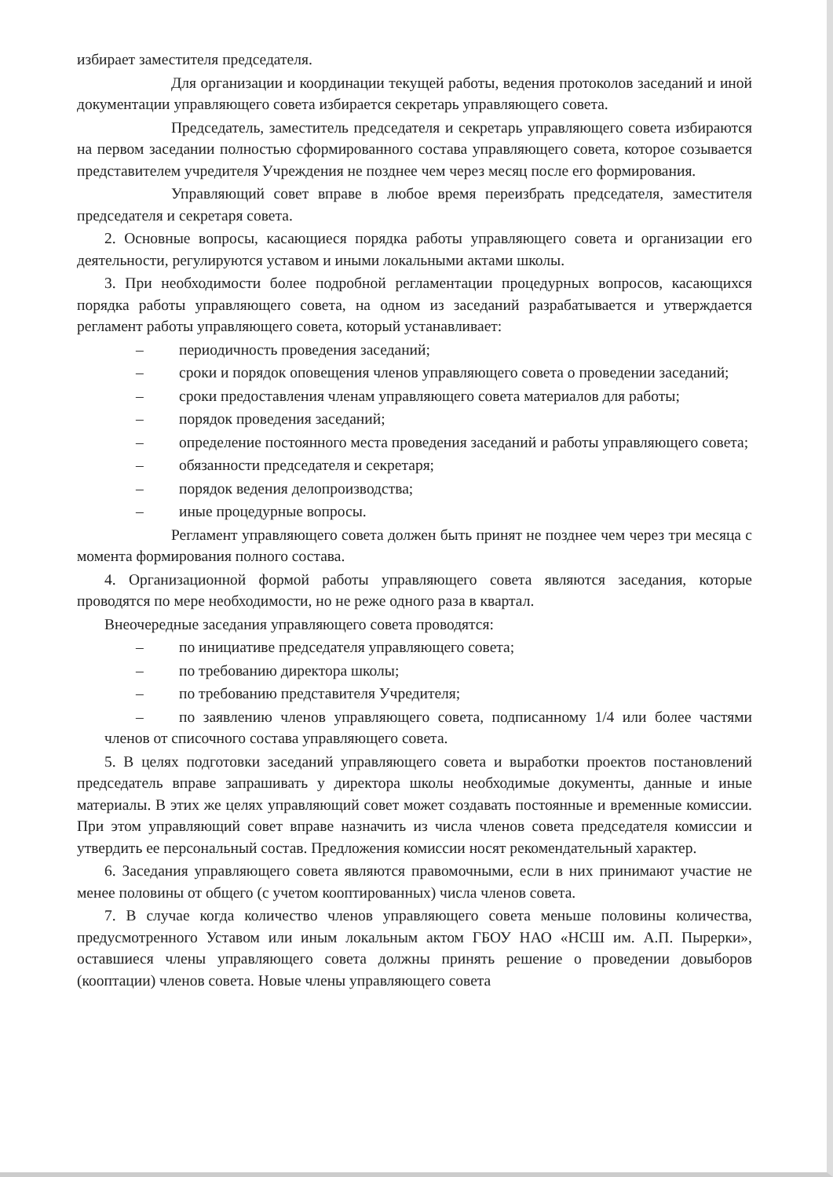избирает заместителя председателя.
Для организации и координации текущей работы, ведения протоколов заседаний и иной документации управляющего совета избирается секретарь управляющего совета.
Председатель, заместитель председателя и секретарь управляющего совета избираются на первом заседании полностью сформированного состава управляющего совета, которое созывается представителем учредителя Учреждения не позднее чем через месяц после его формирования.
Управляющий совет вправе в любое время переизбрать председателя, заместителя председателя и секретаря совета.
2. Основные вопросы, касающиеся порядка работы управляющего совета и организации его деятельности, регулируются уставом и иными локальными актами школы.
3. При необходимости более подробной регламентации процедурных вопросов, касающихся порядка работы управляющего совета, на одном из заседаний разрабатывается и утверждается регламент работы управляющего совета, который устанавливает:
– периодичность проведения заседаний;
– сроки и порядок оповещения членов управляющего совета о проведении заседаний;
– сроки предоставления членам управляющего совета материалов для работы;
– порядок проведения заседаний;
– определение постоянного места проведения заседаний и работы управляющего совета;
– обязанности председателя и секретаря;
– порядок ведения делопроизводства;
– иные процедурные вопросы.
Регламент управляющего совета должен быть принят не позднее чем через три месяца с момента формирования полного состава.
4. Организационной формой работы управляющего совета являются заседания, которые проводятся по мере необходимости, но не реже одного раза в квартал.
Внеочередные заседания управляющего совета проводятся:
– по инициативе председателя управляющего совета;
– по требованию директора школы;
– по требованию представителя Учредителя;
– по заявлению членов управляющего совета, подписанному 1/4 или более частями членов от списочного состава управляющего совета.
5. В целях подготовки заседаний управляющего совета и выработки проектов постановлений председатель вправе запрашивать у директора школы необходимые документы, данные и иные материалы. В этих же целях управляющий совет может создавать постоянные и временные комиссии. При этом управляющий совет вправе назначить из числа членов совета председателя комиссии и утвердить ее персональный состав. Предложения комиссии носят рекомендательный характер.
6. Заседания управляющего совета являются правомочными, если в них принимают участие не менее половины от общего (с учетом кооптированных) числа членов совета.
7. В случае когда количество членов управляющего совета меньше половины количества, предусмотренного Уставом или иным локальным актом ГБОУ НАО «НСШ им. А.П. Пырерки», оставшиеся члены управляющего совета должны принять решение о проведении довыборов (кооптации) членов совета. Новые члены управляющего совета